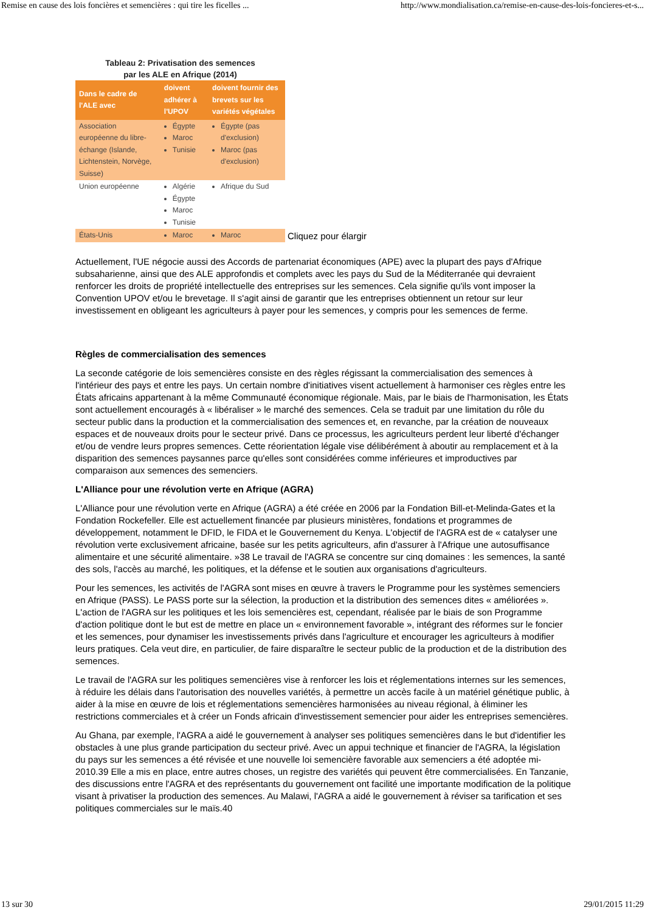Remise en cause des lois foncières et semencières : qui tire les ficelles ... http://www.mondialisation.ca/remise-en-cause-des-lois-foncieres-et-s...
Tableau 2: Privatisation des semences
par les ALE en Afrique (2014)
| Dans le cadre de l'ALE avec | doivent adhérer à l'UPOV | doivent fournir des brevets sur les variétés végétales |
| --- | --- | --- |
| Association européenne du libre-échange (Islande, Lichtenstein, Norvège, Suisse) | Égypte Maroc Tunisie | Égypte (pas d'exclusion) Maroc (pas d'exclusion) |
| Union européenne | Algérie Égypte Maroc Tunisie | Afrique du Sud |
| États-Unis | Maroc | Maroc |
Cliquez pour élargir
Actuellement, l'UE négocie aussi des Accords de partenariat économiques (APE) avec la plupart des pays d'Afrique subsaharienne, ainsi que des ALE approfondis et complets avec les pays du Sud de la Méditerranée qui devraient renforcer les droits de propriété intellectuelle des entreprises sur les semences. Cela signifie qu'ils vont imposer la Convention UPOV et/ou le brevetage. Il s'agit ainsi de garantir que les entreprises obtiennent un retour sur leur investissement en obligeant les agriculteurs à payer pour les semences, y compris pour les semences de ferme.
Règles de commercialisation des semences
La seconde catégorie de lois semencières consiste en des règles régissant la commercialisation des semences à l'intérieur des pays et entre les pays. Un certain nombre d'initiatives visent actuellement à harmoniser ces règles entre les États africains appartenant à la même Communauté économique régionale. Mais, par le biais de l'harmonisation, les États sont actuellement encouragés à « libéraliser » le marché des semences. Cela se traduit par une limitation du rôle du secteur public dans la production et la commercialisation des semences et, en revanche, par la création de nouveaux espaces et de nouveaux droits pour le secteur privé. Dans ce processus, les agriculteurs perdent leur liberté d'échanger et/ou de vendre leurs propres semences. Cette réorientation légale vise délibérément à aboutir au remplacement et à la disparition des semences paysannes parce qu'elles sont considérées comme inférieures et improductives par comparaison aux semences des semenciers.
L'Alliance pour une révolution verte en Afrique (AGRA)
L'Alliance pour une révolution verte en Afrique (AGRA) a été créée en 2006 par la Fondation Bill-et-Melinda-Gates et la Fondation Rockefeller. Elle est actuellement financée par plusieurs ministères, fondations et programmes de développement, notamment le DFID, le FIDA et le Gouvernement du Kenya. L'objectif de l'AGRA est de « catalyser une révolution verte exclusivement africaine, basée sur les petits agriculteurs, afin d'assurer à l'Afrique une autosuffisance alimentaire et une sécurité alimentaire. »38 Le travail de l'AGRA se concentre sur cinq domaines : les semences, la santé des sols, l'accès au marché, les politiques, et la défense et le soutien aux organisations d'agriculteurs.
Pour les semences, les activités de l'AGRA sont mises en œuvre à travers le Programme pour les systèmes semenciers en Afrique (PASS). Le PASS porte sur la sélection, la production et la distribution des semences dites « améliorées ». L'action de l'AGRA sur les politiques et les lois semencières est, cependant, réalisée par le biais de son Programme d'action politique dont le but est de mettre en place un « environnement favorable », intégrant des réformes sur le foncier et les semences, pour dynamiser les investissements privés dans l'agriculture et encourager les agriculteurs à modifier leurs pratiques. Cela veut dire, en particulier, de faire disparaître le secteur public de la production et de la distribution des semences.
Le travail de l'AGRA sur les politiques semencières vise à renforcer les lois et réglementations internes sur les semences, à réduire les délais dans l'autorisation des nouvelles variétés, à permettre un accès facile à un matériel génétique public, à aider à la mise en œuvre de lois et réglementations semencières harmonisées au niveau régional, à éliminer les restrictions commerciales et à créer un Fonds africain d'investissement semencier pour aider les entreprises semencières.
Au Ghana, par exemple, l'AGRA a aidé le gouvernement à analyser ses politiques semencières dans le but d'identifier les obstacles à une plus grande participation du secteur privé. Avec un appui technique et financier de l'AGRA, la législation du pays sur les semences a été révisée et une nouvelle loi semencière favorable aux semenciers a été adoptée mi-2010.39 Elle a mis en place, entre autres choses, un registre des variétés qui peuvent être commercialisées. En Tanzanie, des discussions entre l'AGRA et des représentants du gouvernement ont facilité une importante modification de la politique visant à privatiser la production des semences. Au Malawi, l'AGRA a aidé le gouvernement à réviser sa tarification et ses politiques commerciales sur le maïs.40
13 sur 30 29/01/2015 11:29